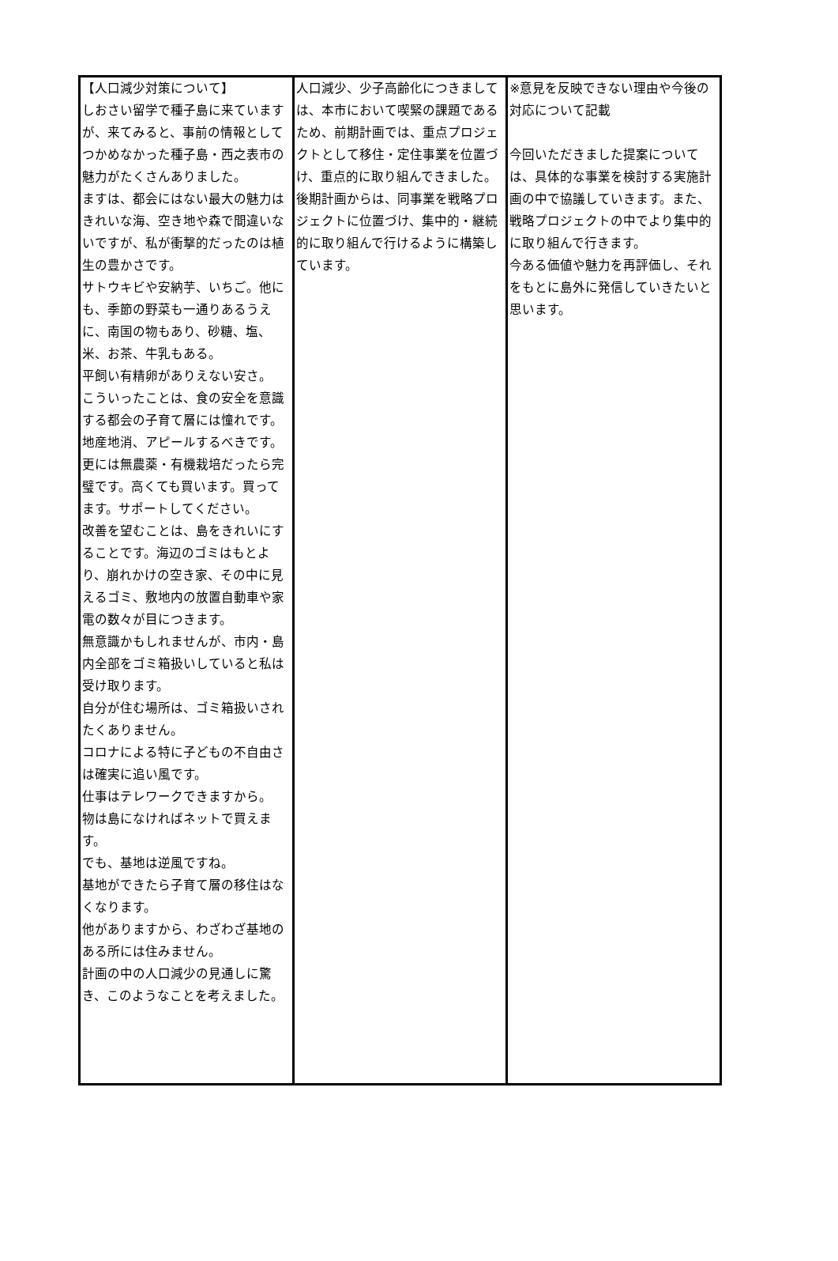| 【人口減少対策について】 しおさい留学で種子島に来ていますが、来てみると、事前の情報としてつかめなかった種子島・西之表市の魅力がたくさんありました。 ますは、都会にはない最大の魅力はきれいな海、空き地や森で間違いないですが、私が衝撃的だったのは植生の豊かさです。 サトウキビや安納芋、いちご。他にも、季節の野菜も一通りあるうえに、南国の物もあり、砂糖、塩、米、お茶、牛乳もある。 平飼い有精卵がありえない安さ。 こういったことは、食の安全を意識する都会の子育て層には憧れです。地産地消、アピールするべきです。更には無農薬・有機栽培だったら完璧です。高くても買います。買ってます。サポートしてください。 改善を望むことは、島をきれいにすることです。海辺のゴミはもとより、崩れかけの空き家、その中に見えるゴミ、敷地内の放置自動車や家電の数々が目につきます。 無意識かもしれませんが、市内・島内全部をゴミ箱扱いしていると私は受け取ります。 自分が住む場所は、ゴミ箱扱いされたくありません。 コロナによる特に子どもの不自由さは確実に追い風です。 仕事はテレワークできますから。 物は島になければネットで買えます。 でも、基地は逆風ですね。 基地ができたら子育て層の移住はなくなります。 他がありますから、わざわざ基地のある所には住みません。 計画の中の人口減少の見通しに驚き、このようなことを考えました。 | 人口減少、少子高齢化につきましては、本市において喫緊の課題であるため、前期計画では、重点プロジェクトとして移住・定住事業を位置づけ、重点的に取り組んできました。 後期計画からは、同事業を戦略プロジェクトに位置づけ、集中的・継続的に取り組んで行けるように構築しています。 | ※意見を反映できない理由や今後の対応について記載 今回いただきました提案については、具体的な事業を検討する実施計画の中で協議していきます。また、戦略プロジェクトの中でより集中的に取り組んで行きます。 今ある価値や魅力を再評価し、それをもとに島外に発信していきたいと思います。 |